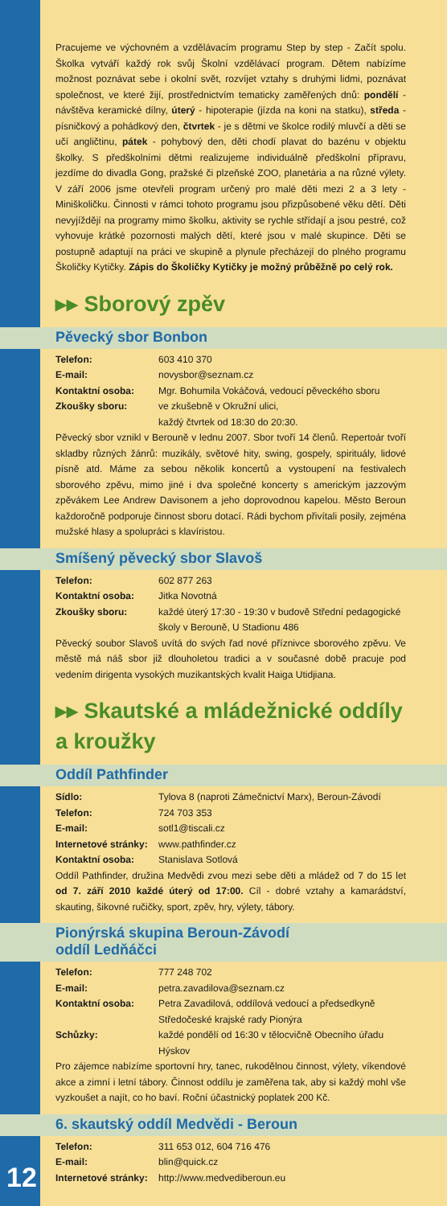Pracujeme ve výchovném a vzdělávacím programu Step by step - Začít spolu. Školka vytváří každý rok svůj Školní vzdělávací program. Dětem nabízíme možnost poznávat sebe i okolní svět, rozvíjet vztahy s druhými lidmi, poznávat společnost, ve které žijí, prostřednictvím tematicky zaměřených dnů: pondělí - návštěva keramické dílny, úterý - hipoterapie (jízda na koni na statku), středa - písničkový a pohádkový den, čtvrtek - je s dětmi ve školce rodilý mluvčí a děti se učí angličtinu, pátek - pohybový den, děti chodí plavat do bazénu v objektu školky. S předškolními dětmi realizujeme individuálně předškolní přípravu, jezdíme do divadla Gong, pražské či plzeňské ZOO, planetária a na různé výlety. V září 2006 jsme otevřeli program určený pro malé děti mezi 2 a 3 lety - Miniškoličku. Činnosti v rámci tohoto programu jsou přizpůsobené věku dětí. Děti nevyjíždějí na programy mimo školku, aktivity se rychle střídají a jsou pestré, což vyhovuje krátké pozornosti malých dětí, které jsou v malé skupince. Děti se postupně adaptují na práci ve skupině a plynule přecházejí do plného programu Školičky Kytičky. Zápis do Školičky Kytičky je možný průběžně po celý rok.
▸▸ Sborový zpěv
Pěvecký sbor Bonbon
| Telefon: | 603 410 370 |
| E-mail: | novysbor@seznam.cz |
| Kontaktní osoba: | Mgr. Bohumila Vokáčová, vedoucí pěveckého sboru |
| Zkoušky sboru: | ve zkušebně v Okružní ulici, každý čtvrtek od 18:30 do 20:30. |
Pěvecký sbor vznikl v Berouně v lednu 2007. Sbor tvoří 14 členů. Repertoár tvoří skladby různých žánrů: muzikály, světové hity, swing, gospely, spirituály, lidové písně atd. Máme za sebou několik koncertů a vystoupení na festivalech sborového zpěvu, mimo jiné i dva společné koncerty s americkým jazzovým zpěvákem Lee Andrew Davisonem a jeho doprovodnou kapelou. Město Beroun každoročně podporuje činnost sboru dotací. Rádi bychom přivítali posily, zejména mužské hlasy a spolupráci s klavíristou.
Smíšený pěvecký sbor Slavoš
| Telefon: | 602 877 263 |
| Kontaktní osoba: | Jitka Novotná |
| Zkoušky sboru: | každé úterý 17:30 - 19:30 v budově Střední pedagogické školy v Berouně, U Stadionu 486 |
Pěvecký soubor Slavoš uvítá do svých řad nové příznivce sborového zpěvu. Ve městě má náš sbor již dlouholetou tradici a v současné době pracuje pod vedením dirigenta vysokých muzikantských kvalit Haiga Utidjiana.
▸▸ Skautské a mládežnické oddíly a kroužky
Oddíl Pathfinder
| Sídlo: | Tylova 8 (naproti Zámečnictví Marx), Beroun-Závodí |
| Telefon: | 724 703 353 |
| E-mail: | sotl1@tiscali.cz |
| Internetové stránky: | www.pathfinder.cz |
| Kontaktní osoba: | Stanislava Sotlová |
Oddíl Pathfinder, družina Medvědi zvou mezi sebe děti a mládež od 7 do 15 let od 7. září 2010 každé úterý od 17:00. Cíl - dobré vztahy a kamarádství, skauting, šikovné ručičky, sport, zpěv, hry, výlety, tábory.
Pionýrská skupina Beroun-Závodí
oddíl Ledňáčci
| Telefon: | 777 248 702 |
| E-mail: | petra.zavadilova@seznam.cz |
| Kontaktní osoba: | Petra Zavadilová, oddílová vedoucí a předsedkyně Středočeské krajské rady Pionýra |
| Schůzky: | každé pondělí od 16:30 v tělocvičně Obecního úřadu Hýskov |
Pro zájemce nabízíme sportovní hry, tanec, rukodělnou činnost, výlety, víkendové akce a zimní i letní tábory. Činnost oddílu je zaměřena tak, aby si každý mohl vše vyzkoušet a najít, co ho baví. Roční účastnický poplatek 200 Kč.
6. skautský oddíl Medvědi - Beroun
| Telefon: | 311 653 012, 604 716 476 |
| E-mail: | blin@quick.cz |
| Internetové stránky: | http://www.medvediberoun.eu |
12